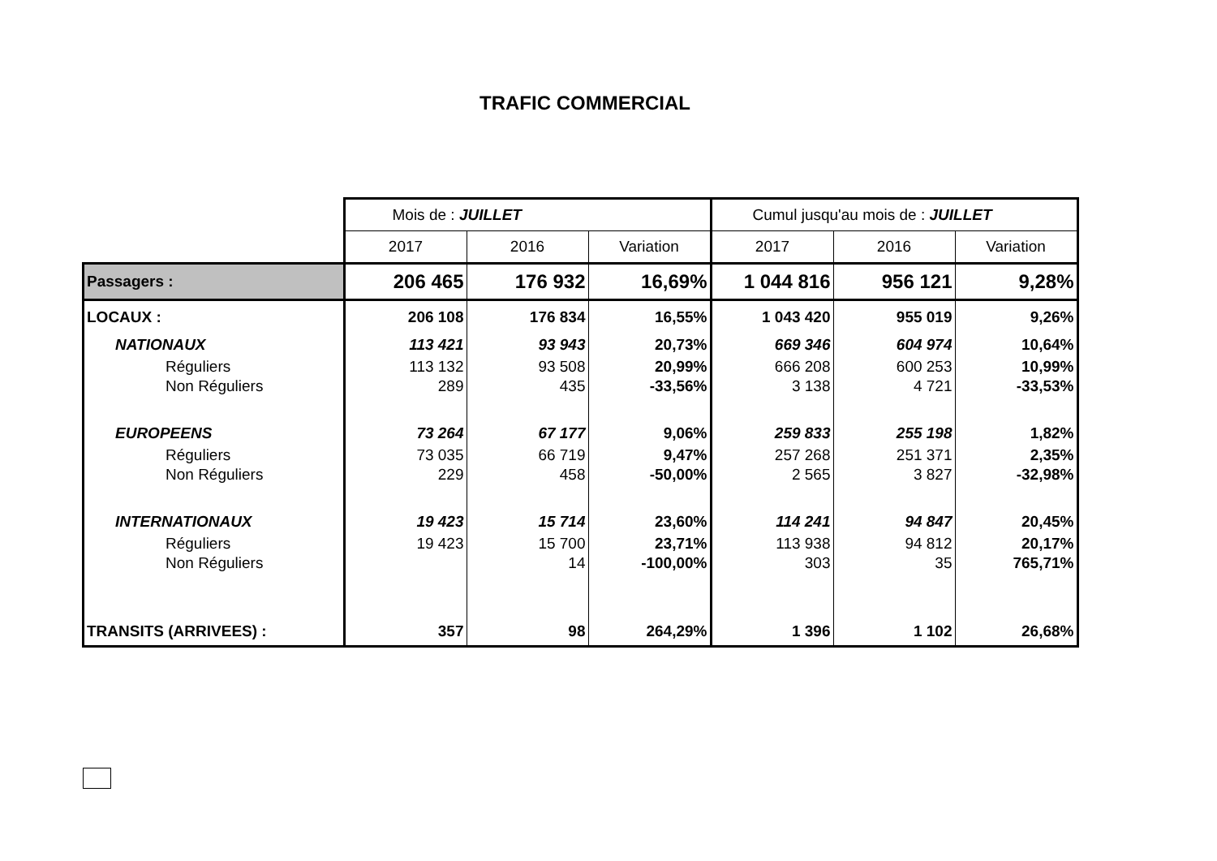TRAFIC COMMERCIAL
| | Mois de : JUILLET | | | Cumul jusqu'au mois de : JUILLET | | |
| | 2017 | 2016 | Variation | 2017 | 2016 | Variation |
| Passagers : | 206 465 | 176 932 | 16,69% | 1 044 816 | 956 121 | 9,28% |
| LOCAUX : | 206 108 | 176 834 | 16,55% | 1 043 420 | 955 019 | 9,26% |
| NATIONAUX | 113 421 | 93 943 | 20,73% | 669 346 | 604 974 | 10,64% |
| Réguliers | 113 132 | 93 508 | 20,99% | 666 208 | 600 253 | 10,99% |
| Non Réguliers | 289 | 435 | -33,56% | 3 138 | 4 721 | -33,53% |
| EUROPEENS | 73 264 | 67 177 | 9,06% | 259 833 | 255 198 | 1,82% |
| Réguliers | 73 035 | 66 719 | 9,47% | 257 268 | 251 371 | 2,35% |
| Non Réguliers | 229 | 458 | -50,00% | 2 565 | 3 827 | -32,98% |
| INTERNATIONAUX | 19 423 | 15 714 | 23,60% | 114 241 | 94 847 | 20,45% |
| Réguliers | 19 423 | 15 700 | 23,71% | 113 938 | 94 812 | 20,17% |
| Non Réguliers | | 14 | -100,00% | 303 | 35 | 765,71% |
| TRANSITS (ARRIVEES) : | 357 | 98 | 264,29% | 1 396 | 1 102 | 26,68% |